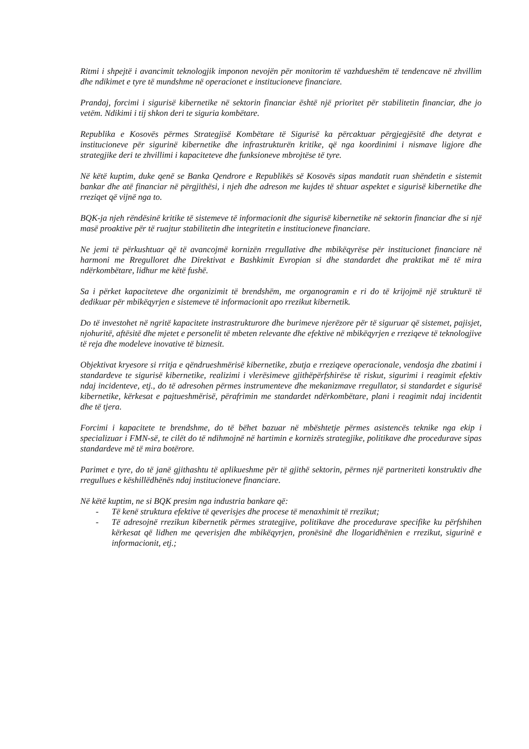Ritmi i shpejtë i avancimit teknologjik imponon nevojën për monitorim të vazhdueshëm të tendencave në zhvillim dhe ndikimet e tyre të mundshme në operacionet e institucioneve financiare.
Prandaj, forcimi i sigurisë kibernetike në sektorin financiar është një prioritet për stabilitetin financiar, dhe jo vetëm. Ndikimi i tij shkon deri te siguria kombëtare.
Republika e Kosovës përmes Strategjisë Kombëtare të Sigurisë ka përcaktuar përgjegjësitë dhe detyrat e institucioneve për sigurinë kibernetike dhe infrastrukturën kritike, që nga koordinimi i nismave ligjore dhe strategjike deri te zhvillimi i kapaciteteve dhe funksioneve mbrojtëse të tyre.
Në këtë kuptim, duke qenë se Banka Qendrore e Republikës së Kosovës sipas mandatit ruan shëndetin e sistemit bankar dhe atë financiar në përgjithësi, i njeh dhe adreson me kujdes të shtuar aspektet e sigurisë kibernetike dhe rreziqet që vijnë nga to.
BQK-ja njeh rëndësinë kritike të sistemeve të informacionit dhe sigurisë kibernetike në sektorin financiar dhe si një masë proaktive për të ruajtur stabilitetin dhe integritetin e institucioneve financiare.
Ne jemi të përkushtuar që të avancojmë kornizën rregullative dhe mbikëqyrëse për institucionet financiare në harmoni me Rregulloret dhe Direktivat e Bashkimit Evropian si dhe standardet dhe praktikat më të mira ndërkombëtare, lidhur me këtë fushë.
Sa i përket kapaciteteve dhe organizimit të brendshëm, me organogramin e ri do të krijojmë një strukturë të dedikuar për mbikëqyrjen e sistemeve të informacionit apo rrezikut kibernetik.
Do të investohet në ngritë kapacitete instrastrukturore dhe burimeve njerëzore për të siguruar që sistemet, pajisjet, njohuritë, aftësitë dhe mjetet e personelit të mbeten relevante dhe efektive në mbikëqyrjen e rreziqeve të teknologjive të reja dhe modeleve inovative të biznesit.
Objektivat kryesore si rritja e qëndrueshmërisë kibernetike, zbutja e rreziqeve operacionale, vendosja dhe zbatimi i standardeve te sigurisë kibernetike, realizimi i vlerësimeve gjithëpërfshirëse të riskut, sigurimi i reagimit efektiv ndaj incidenteve, etj., do të adresohen përmes instrumenteve dhe mekanizmave rregullator, si standardet e sigurisë kibernetike, kërkesat e pajtueshmërisë, përafrimin me standardet ndërkombëtare, plani i reagimit ndaj incidentit dhe të tjera.
Forcimi i kapacitete te brendshme, do të bëhet bazuar në mbështetje përmes asistencës teknike nga ekip i specializuar i FMN-së, te cilët do të ndihmojnë në hartimin e kornizës strategjike, politikave dhe procedurave sipas standardeve më të mira botërore.
Parimet e tyre, do të janë gjithashtu të aplikueshme për të gjithë sektorin, përmes një partneriteti konstruktiv dhe rregullues e këshillëdhënës ndaj institucioneve financiare.
Në këtë kuptim, ne si BQK presim nga industria bankare që:
- Të kenë struktura efektive të qeverisjes dhe procese të menaxhimit të rrezikut;
- Të adresojnë rrezikun kibernetik përmes strategjive, politikave dhe procedurave specifike ku përfshihen kërkesat që lidhen me qeverisjen dhe mbikëqyrjen, pronësinë dhe llogaridhënien e rrezikut, sigurinë e informacionit, etj.;